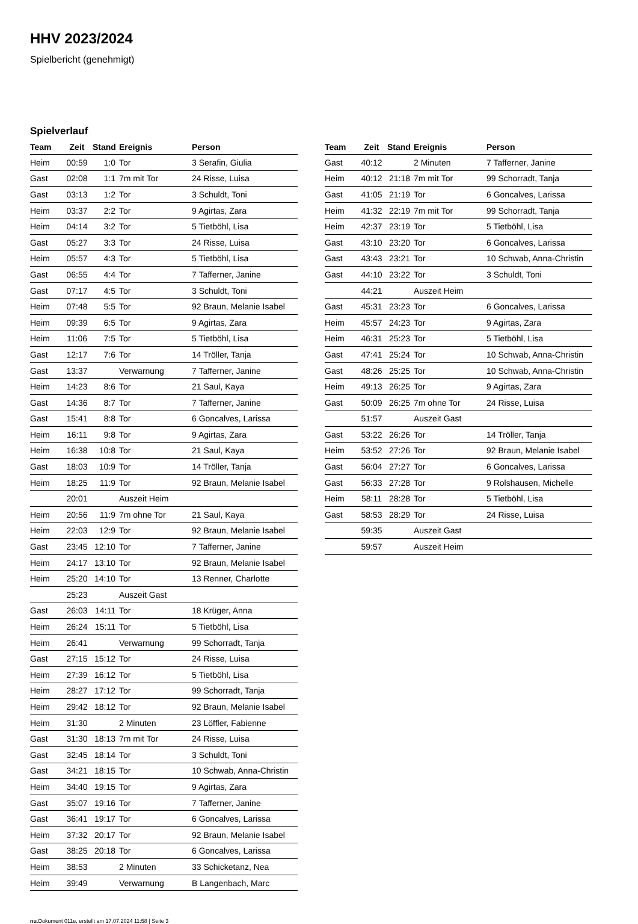HHV 2023/2024
Spielbericht (genehmigt)
Spielverlauf
| Team | Zeit | Stand | Ereignis | Person |
| --- | --- | --- | --- | --- |
| Heim | 00:59 | 1:0 | Tor | 3 Serafin, Giulia |
| Gast | 02:08 | 1:1 | 7m mit Tor | 24 Risse, Luisa |
| Gast | 03:13 | 1:2 | Tor | 3 Schuldt, Toni |
| Heim | 03:37 | 2:2 | Tor | 9 Agirtas, Zara |
| Heim | 04:14 | 3:2 | Tor | 5 Tietböhl, Lisa |
| Gast | 05:27 | 3:3 | Tor | 24 Risse, Luisa |
| Heim | 05:57 | 4:3 | Tor | 5 Tietböhl, Lisa |
| Gast | 06:55 | 4:4 | Tor | 7 Tafferner, Janine |
| Gast | 07:17 | 4:5 | Tor | 3 Schuldt, Toni |
| Heim | 07:48 | 5:5 | Tor | 92 Braun, Melanie Isabel |
| Heim | 09:39 | 6:5 | Tor | 9 Agirtas, Zara |
| Heim | 11:06 | 7:5 | Tor | 5 Tietböhl, Lisa |
| Gast | 12:17 | 7:6 | Tor | 14 Tröller, Tanja |
| Gast | 13:37 | | Verwarnung | 7 Tafferner, Janine |
| Heim | 14:23 | 8:6 | Tor | 21 Saul, Kaya |
| Gast | 14:36 | 8:7 | Tor | 7 Tafferner, Janine |
| Gast | 15:41 | 8:8 | Tor | 6 Goncalves, Larissa |
| Heim | 16:11 | 9:8 | Tor | 9 Agirtas, Zara |
| Heim | 16:38 | 10:8 | Tor | 21 Saul, Kaya |
| Gast | 18:03 | 10:9 | Tor | 14 Tröller, Tanja |
| Heim | 18:25 | 11:9 | Tor | 92 Braun, Melanie Isabel |
| | 20:01 | | Auszeit Heim | |
| Heim | 20:56 | 11:9 | 7m ohne Tor | 21 Saul, Kaya |
| Heim | 22:03 | 12:9 | Tor | 92 Braun, Melanie Isabel |
| Gast | 23:45 | 12:10 | Tor | 7 Tafferner, Janine |
| Heim | 24:17 | 13:10 | Tor | 92 Braun, Melanie Isabel |
| Heim | 25:20 | 14:10 | Tor | 13 Renner, Charlotte |
| | 25:23 | | Auszeit Gast | |
| Gast | 26:03 | 14:11 | Tor | 18 Krüger, Anna |
| Heim | 26:24 | 15:11 | Tor | 5 Tietböhl, Lisa |
| Heim | 26:41 | | Verwarnung | 99 Schorradt, Tanja |
| Gast | 27:15 | 15:12 | Tor | 24 Risse, Luisa |
| Heim | 27:39 | 16:12 | Tor | 5 Tietböhl, Lisa |
| Heim | 28:27 | 17:12 | Tor | 99 Schorradt, Tanja |
| Heim | 29:42 | 18:12 | Tor | 92 Braun, Melanie Isabel |
| Heim | 31:30 | | 2 Minuten | 23 Löffler, Fabienne |
| Gast | 31:30 | 18:13 | 7m mit Tor | 24 Risse, Luisa |
| Gast | 32:45 | 18:14 | Tor | 3 Schuldt, Toni |
| Gast | 34:21 | 18:15 | Tor | 10 Schwab, Anna-Christin |
| Heim | 34:40 | 19:15 | Tor | 9 Agirtas, Zara |
| Gast | 35:07 | 19:16 | Tor | 7 Tafferner, Janine |
| Gast | 36:41 | 19:17 | Tor | 6 Goncalves, Larissa |
| Heim | 37:32 | 20:17 | Tor | 92 Braun, Melanie Isabel |
| Gast | 38:25 | 20:18 | Tor | 6 Goncalves, Larissa |
| Heim | 38:53 | | 2 Minuten | 33 Schicketanz, Nea |
| Heim | 39:49 | | Verwarnung | B Langenbach, Marc |
| Team | Zeit | Stand | Ereignis | Person |
| --- | --- | --- | --- | --- |
| Gast | 40:12 | | 2 Minuten | 7 Tafferner, Janine |
| Heim | 40:12 | 21:18 | 7m mit Tor | 99 Schorradt, Tanja |
| Gast | 41:05 | 21:19 | Tor | 6 Goncalves, Larissa |
| Heim | 41:32 | 22:19 | 7m mit Tor | 99 Schorradt, Tanja |
| Heim | 42:37 | 23:19 | Tor | 5 Tietböhl, Lisa |
| Gast | 43:10 | 23:20 | Tor | 6 Goncalves, Larissa |
| Gast | 43:43 | 23:21 | Tor | 10 Schwab, Anna-Christin |
| Gast | 44:10 | 23:22 | Tor | 3 Schuldt, Toni |
| | 44:21 | | Auszeit Heim | |
| Gast | 45:31 | 23:23 | Tor | 6 Goncalves, Larissa |
| Heim | 45:57 | 24:23 | Tor | 9 Agirtas, Zara |
| Heim | 46:31 | 25:23 | Tor | 5 Tietböhl, Lisa |
| Gast | 47:41 | 25:24 | Tor | 10 Schwab, Anna-Christin |
| Gast | 48:26 | 25:25 | Tor | 10 Schwab, Anna-Christin |
| Heim | 49:13 | 26:25 | Tor | 9 Agirtas, Zara |
| Gast | 50:09 | 26:25 | 7m ohne Tor | 24 Risse, Luisa |
| | 51:57 | | Auszeit Gast | |
| Gast | 53:22 | 26:26 | Tor | 14 Tröller, Tanja |
| Heim | 53:52 | 27:26 | Tor | 92 Braun, Melanie Isabel |
| Gast | 56:04 | 27:27 | Tor | 6 Goncalves, Larissa |
| Gast | 56:33 | 27:28 | Tor | 9 Rolshausen, Michelle |
| Heim | 58:11 | 28:28 | Tor | 5 Tietböhl, Lisa |
| Gast | 58:53 | 28:29 | Tor | 24 Risse, Luisa |
| | 59:35 | | Auszeit Gast | |
| | 59:57 | | Auszeit Heim | |
nu.Dokument 011e, erstellt am 17.07.2024 11:58 | Seite 3